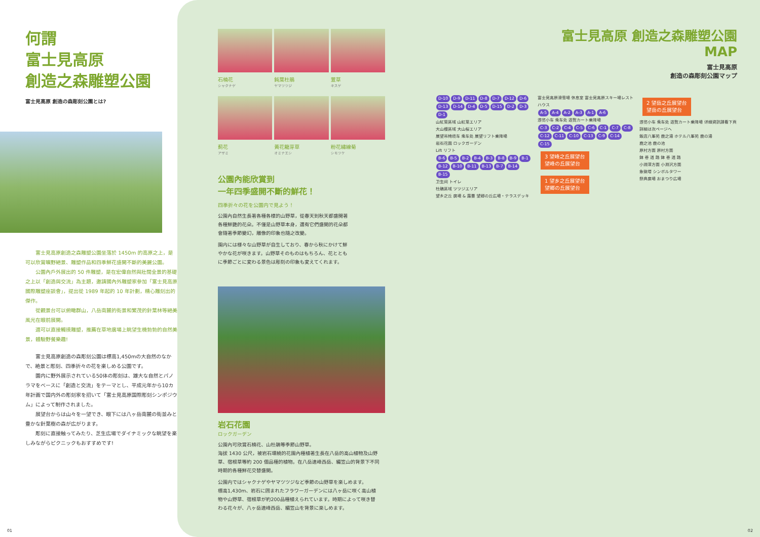何謂
富士見高原
創造之森雕塑公園
富士見高原 創造の森彫刻公園とは?
富士見高原創造之森雕塑公園坐落於 1450m 的高原之上，是可以欣賞曠野絕景、雕塑作品和四季鮮花盛開不斷的美麗公園。
公園內戶外展出的 50 件雕塑，是在宏偉自然與壯闊全景的基礎之上以「創造與交流」為主題，邀請國內外雕塑家參加「富士見高原國際雕塑座談會」，提出從 1989 年起的 10 年計劃，精心雕刻出的傑作。
從觀景台可以俯瞰群山，八岳南麓的街景和繁茂的針葉林等絕美風光在眼前展開。
還可以直接觸摸雕塑，推薦在草地廣場上眺望生機勃勃的自然美景，體驗野餐樂趣!
富士見高原創造の森彫刻公園は標高1,450mの大自然のなかで、絶景と彫刻、四季折々の花を楽しめる公園です。
園内に野外展示されている50体の彫刻は、雄大な自然とパノラマをベースに「創造と交流」をテーマとし、平成元年から10カ年計画で国内外の彫刻家を招いて「富士見高原国際彫刻シンポジウム」によって制作されました。
展望台からは山々を一望でき、眼下には八ヶ岳南麓の街並みと豊かな針葉樹の森が広がります。
彫刻に直接触ってみたり、芝生広場でダイナミックな眺望を楽しみながらピクニックもおすすめです!
石楠花
シャクナゲ
鈍葉杜鵑
ヤマツツジ
萱草
キスゲ
薊花
アザミ
黃花龍芽草
オミナエシ
粉花繡線菊
シモツケ
公園內能欣賞到
一年四季盛開不斷的鮮花！
四季折々の花を公園内で見よう！
公園內自然生長著各種各樣的山野草，從春天到秋天都盛開著各種鮮艷的花朵。不僅是山野草本身，還有它們盛開的花朵都會隨著季節變幻，雕像的印象也隨之改變。
園内には様々な山野草が自生しており、春から秋にかけて鮮やかな花が咲きます。山野草そのものはもちろん、花とともに季節ごとに変わる景色は彫刻の印象も変えてくれます。
岩石花園
ロックガーデン
公園內可欣賞石楠花、山杜鵑等季節山野草。
海拔 1430 公尺，被岩石環繞的花園內種植著生長在八岳的高山植物及山野草、宿根草等約 200 個品種的植物。在八岳連峰西岳、編笠山的背景下不同時期的各種鮮花交替盛開。
公園内ではシャクナゲやヤマツツジなど季節の山野草を楽しめます。
標高1,430m、岩石に囲まれたフラワーガーデンには八ヶ岳に咲く高山植物や山野草、宿根草が約200品種植えられています。時期によって咲き替わる花々が、八ヶ岳連峰西岳、編笠山を背景に楽しめます。
富士見高原 創造之森雕塑公園
MAP
富士見高原
創造の森彫刻公園マップ
D-10 D-9 D-11 D-8 D-7 D-12 D-6 D-13 D-14 D-4 D-5 D-15 D-2 D-3 D-1
山紅葉區域 山紅葉エリア
大山櫻區域 大山桜エリア
展望吊椅缆车 乘车处 展望リフト乗降場
岩石花園 ロックガーデン
Lift リフト
B-6 B-5 B-2 B-4 B-3 B-8 B-9 B-1 B-12 B-10 B-11 B-13 B-7 B-14 B-15
卫生间 トイレ
杜鵑區域 ツツジエリア
望乡之丘 廣場 & 露臺 望郷の丘広場・テラスデッキ
富士見高原滑雪場 休息室 富士見高原スキー場レストハウス
A-5 A-4 A-2 A-3 A-1 A-6
游览小车 乘车处 遊覧カート乗降場
C-3 C-2 C-4 C-5 C-6 C-1 C-7 C-8 C-12 C-11 C-10 C-13 C-9 C-14 C-15
3 望峰之丘展望台
望峰の丘展望台 1 望乡之丘展望台
望郷の丘展望台 2 望岳之丘展望台
望岳の丘展望台
游览小车 乘车处 遊覧カート乗降場 详细資訊請看下頁 詳細は次ページへ
飯店八峯苑 鹿之湯 ホテル八峯苑 鹿の湯
鹿之池 鹿の池
原村方面 原村方面
鉢 巻 道 路 鉢 巻 道 路
小淵澤方面 小淵沢方面
象徵塔 シンボルタワー
祭典廣場 おまつり広場
01 02